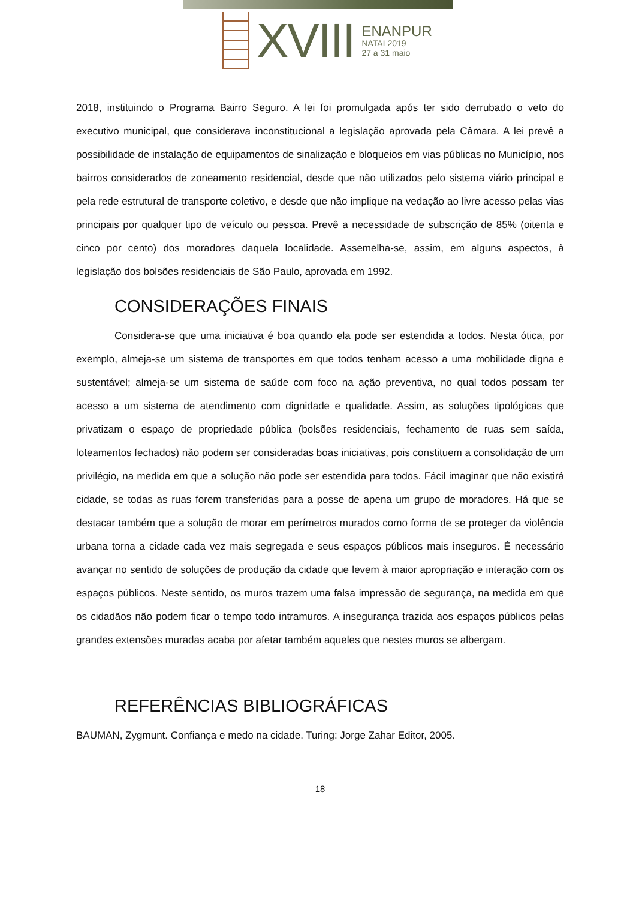XVIII
ENANPUR
NATAL2019
27 a 31 maio
2018, instituindo o Programa Bairro Seguro. A lei foi promulgada após ter sido derrubado o veto do executivo municipal, que considerava inconstitucional a legislação aprovada pela Câmara. A lei prevê a possibilidade de instalação de equipamentos de sinalização e bloqueios em vias públicas no Município, nos bairros considerados de zoneamento residencial, desde que não utilizados pelo sistema viário principal e pela rede estrutural de transporte coletivo, e desde que não implique na vedação ao livre acesso pelas vias principais por qualquer tipo de veículo ou pessoa. Prevê a necessidade de subscrição de 85% (oitenta e cinco por cento) dos moradores daquela localidade. Assemelha-se, assim, em alguns aspectos, à legislação dos bolsões residenciais de São Paulo, aprovada em 1992.
CONSIDERAÇÕES FINAIS
Considera-se que uma iniciativa é boa quando ela pode ser estendida a todos. Nesta ótica, por exemplo, almeja-se um sistema de transportes em que todos tenham acesso a uma mobilidade digna e sustentável; almeja-se um sistema de saúde com foco na ação preventiva, no qual todos possam ter acesso a um sistema de atendimento com dignidade e qualidade. Assim, as soluções tipológicas que privatizam o espaço de propriedade pública (bolsões residenciais, fechamento de ruas sem saída, loteamentos fechados) não podem ser consideradas boas iniciativas, pois constituem a consolidação de um privilégio, na medida em que a solução não pode ser estendida para todos. Fácil imaginar que não existirá cidade, se todas as ruas forem transferidas para a posse de apena um grupo de moradores. Há que se destacar também que a solução de morar em perímetros murados como forma de se proteger da violência urbana torna a cidade cada vez mais segregada e seus espaços públicos mais inseguros. É necessário avançar no sentido de soluções de produção da cidade que levem à maior apropriação e interação com os espaços públicos. Neste sentido, os muros trazem uma falsa impressão de segurança, na medida em que os cidadãos não podem ficar o tempo todo intramuros. A insegurança trazida aos espaços públicos pelas grandes extensões muradas acaba por afetar também aqueles que nestes muros se albergam.
REFERÊNCIAS BIBLIOGRÁFICAS
BAUMAN, Zygmunt. Confiança e medo na cidade. Turing: Jorge Zahar Editor, 2005.
18